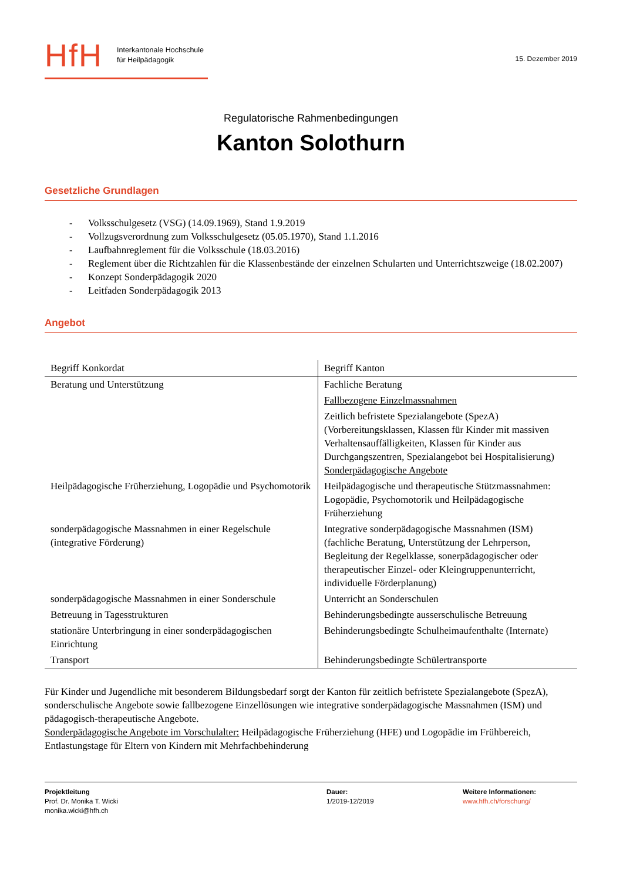HfH
Interkantonale Hochschule
für Heilpädagogik
15. Dezember 2019
Regulatorische Rahmenbedingungen
Kanton Solothurn
Gesetzliche Grundlagen
- Volksschulgesetz (VSG) (14.09.1969), Stand 1.9.2019
- Vollzugsverordnung zum Volksschulgesetz (05.05.1970), Stand 1.1.2016
- Laufbahnreglement für die Volksschule (18.03.2016)
- Reglement über die Richtzahlen für die Klassenbestände der einzelnen Schularten und Unterrichtszweige (18.02.2007)
- Konzept Sonderpädagogik 2020
- Leitfaden Sonderpädagogik 2013
Angebot
| Begriff Konkordat | Begriff Kanton |
| Beratung und Unterstützung | Fachliche Beratung |
| | Fallbezogene Einzelmassnahmen |
| | Zeitlich befristete Spezialangebote (SpezA) (Vorbereitungsklassen, Klassen für Kinder mit massiven Verhaltensauffälligkeiten, Klassen für Kinder aus Durchgangszentren, Spezialangebot bei Hospitalisierung) Sonderpädagogische Angebote |
| Heilpädagogische Früherziehung, Logopädie und Psychomotorik | Heilpädagogische und therapeutische Stützmassnahmen: Logopädie, Psychomotorik und Heilpädagogische Früherziehung |
| sonderpädagogische Massnahmen in einer Regelschule (integrative Förderung) | Integrative sonderpädagogische Massnahmen (ISM) (fachliche Beratung, Unterstützung der Lehrperson, Begleitung der Regelklasse, sonerpädagogischer oder therapeutischer Einzel- oder Kleingruppenunterricht, individuelle Förderplanung) |
| sonderpädagogische Massnahmen in einer Sonderschule | Unterricht an Sonderschulen |
| Betreuung in Tagesstrukturen | Behinderungsbedingte ausserschulische Betreuung |
| stationäre Unterbringung in einer sonderpädagogischen Einrichtung | Behinderungsbedingte Schulheimaufenthalte (Internate) |
| Transport | Behinderungsbedingte Schülertransporte |
Für Kinder und Jugendliche mit besonderem Bildungsbedarf sorgt der Kanton für zeitlich befristete Spezialangebote (SpezA), sonderschulische Angebote sowie fallbezogene Einzellösungen wie integrative sonderpädagogische Massnahmen (ISM) und pädagogisch-therapeutische Angebote.
Sonderpädagogische Angebote im Vorschulalter: Heilpädagogische Früherziehung (HFE) und Logopädie im Frühbereich, Entlastungstage für Eltern von Kindern mit Mehrfachbehinderung
Projektleitung
Prof. Dr. Monika T. Wicki
monika.wicki@hfh.ch
Dauer:
1/2019-12/2019
Weitere Informationen:
www.hfh.ch/forschung/